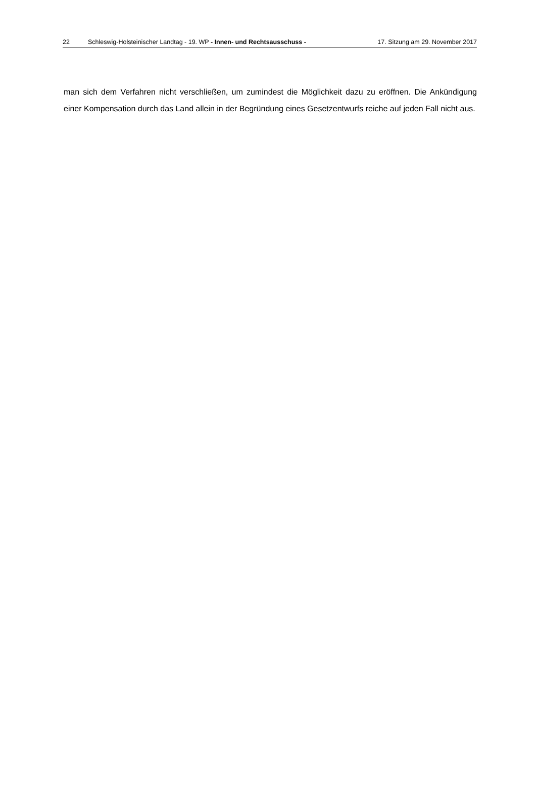22 Schleswig-Holsteinischer Landtag - 19. WP - Innen- und Rechtsausschuss - 17. Sitzung am 29. November 2017
man sich dem Verfahren nicht verschließen, um zumindest die Möglichkeit dazu zu eröffnen. Die Ankündigung einer Kompensation durch das Land allein in der Begründung eines Gesetzentwurfs reiche auf jeden Fall nicht aus.